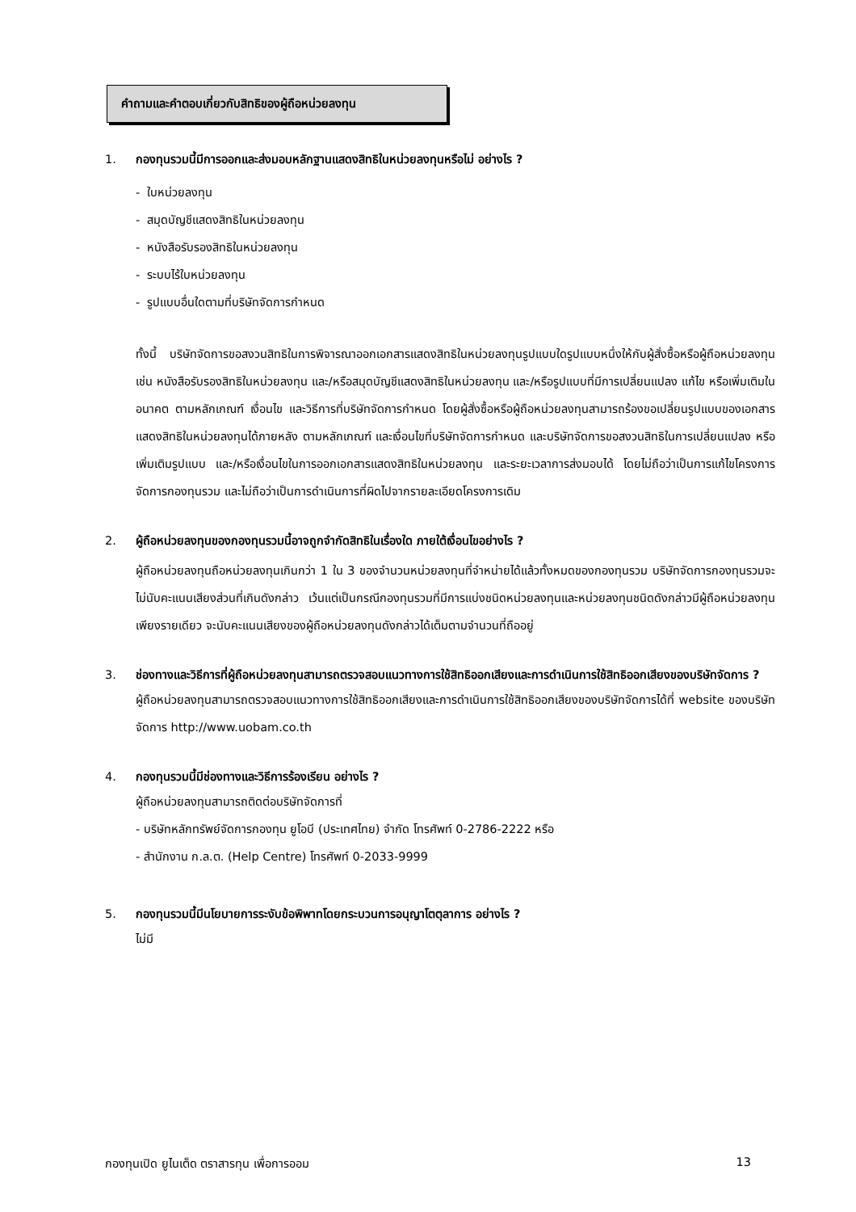คำถามและคำตอบเกี่ยวกับสิทธิของผู้ถือหน่วยลงทุน
1. กองทุนรวมนี้มีการออกและส่งมอบหลักฐานแสดงสิทธิในหน่วยลงทุนหรือไม่ อย่างไร ?
- ใบหน่วยลงทุน
- สมุดบัญชีแสดงสิทธิในหน่วยลงทุน
- หนังสือรับรองสิทธิในหน่วยลงทุน
- ระบบไร้ใบหน่วยลงทุน
- รูปแบบอื่นใดตามที่บริษัทจัดการกำหนด
ทั้งนี้ บริษัทจัดการขอสงวนสิทธิในการพิจารณาออกเอกสารแสดงสิทธิในหน่วยลงทุนรูปแบบใดรูปแบบหนึ่งให้กับผู้สั่งซื้อหรือผู้ถือหน่วยลงทุน เช่น หนังสือรับรองสิทธิในหน่วยลงทุน และ/หรือสมุดบัญชีแสดงสิทธิในหน่วยลงทุน และ/หรือรูปแบบที่มีการเปลี่ยนแปลง แก้ไข หรือเพิ่มเติมในอนาคต ตามหลักเกณฑ์ เงื่อนไข และวิธีการที่บริษัทจัดการกำหนด โดยผู้สั่งซื้อหรือผู้ถือหน่วยลงทุนสามารถร้องขอเปลี่ยนรูปแบบของเอกสารแสดงสิทธิในหน่วยลงทุนได้ภายหลัง ตามหลักเกณฑ์ และเงื่อนไขที่บริษัทจัดการกำหนด และบริษัทจัดการขอสงวนสิทธิในการเปลี่ยนแปลง หรือเพิ่มเติมรูปแบบ และ/หรือเงื่อนไขในการออกเอกสารแสดงสิทธิในหน่วยลงทุน และระยะเวลาการส่งมอบได้ โดยไม่ถือว่าเป็นการแก้ไขโครงการจัดการกองทุนรวม และไม่ถือว่าเป็นการดำเนินการที่ผิดไปจากรายละเอียดโครงการเดิม
2. ผู้ถือหน่วยลงทุนของกองทุนรวมนี้อาจถูกจำกัดสิทธิในเรื่องใด ภายใต้เงื่อนไขอย่างไร ?
ผู้ถือหน่วยลงทุนถือหน่วยลงทุนเกินกว่า 1 ใน 3 ของจำนวนหน่วยลงทุนที่จำหน่ายได้แล้วทั้งหมดของกองทุนรวม บริษัทจัดการกองทุนรวมจะไม่นับคะแนนเสียงส่วนที่เกินดังกล่าว เว้นแต่เป็นกรณีกองทุนรวมที่มีการแบ่งชนิดหน่วยลงทุนและหน่วยลงทุนชนิดดังกล่าวมีผู้ถือหน่วยลงทุนเพียงรายเดียว จะนับคะแนนเสียงของผู้ถือหน่วยลงทุนดังกล่าวได้เต็มตามจำนวนที่ถืออยู่
3. ช่องทางและวิธีการที่ผู้ถือหน่วยลงทุนสามารถตรวจสอบแนวทางการใช้สิทธิออกเสียงและการดำเนินการใช้สิทธิออกเสียงของบริษัทจัดการ ?
ผู้ถือหน่วยลงทุนสามารถตรวจสอบแนวทางการใช้สิทธิออกเสียงและการดำเนินการใช้สิทธิออกเสียงของบริษัทจัดการได้ที่ website ของบริษัทจัดการ http://www.uobam.co.th
4. กองทุนรวมนี้มีช่องทางและวิธีการร้องเรียน อย่างไร ?
ผู้ถือหน่วยลงทุนสามารถติดต่อบริษัทจัดการที่
- บริษัทหลักทรัพย์จัดการกองทุน ยูโอบี (ประเทศไทย) จำกัด โทรศัพท์ 0-2786-2222 หรือ
- สำนักงาน ก.ล.ต. (Help Centre) โทรศัพท์ 0-2033-9999
5. กองทุนรวมนี้มีนโยบายการระงับข้อพิพาทโดยกระบวนการอนุญาโตตุลาการ อย่างไร ?
ไม่มี
กองทุนเปิด ยูไนเต็ด ตราสารทุน เพื่อการออม 13